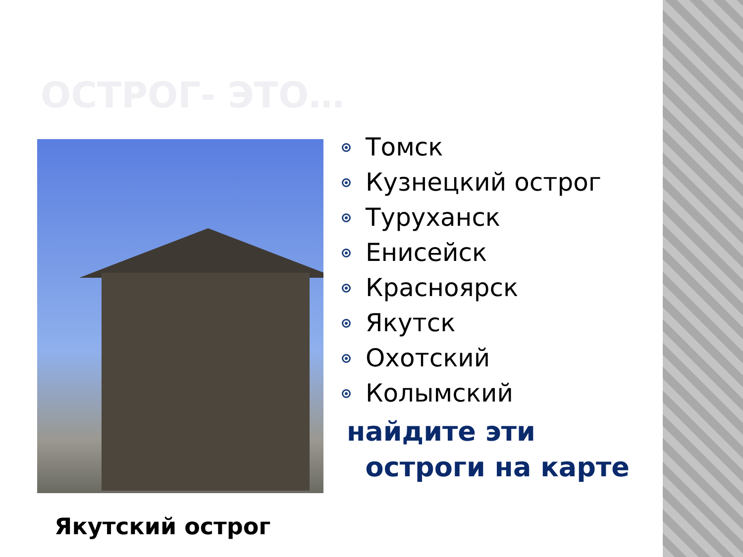ОСТРОГ- ЭТО…
Якутский острог
Томск
Кузнецкий острог
Туруханск
Енисейск
Красноярск
Якутск
Охотский
Колымский
найдите эти
остроги на карте